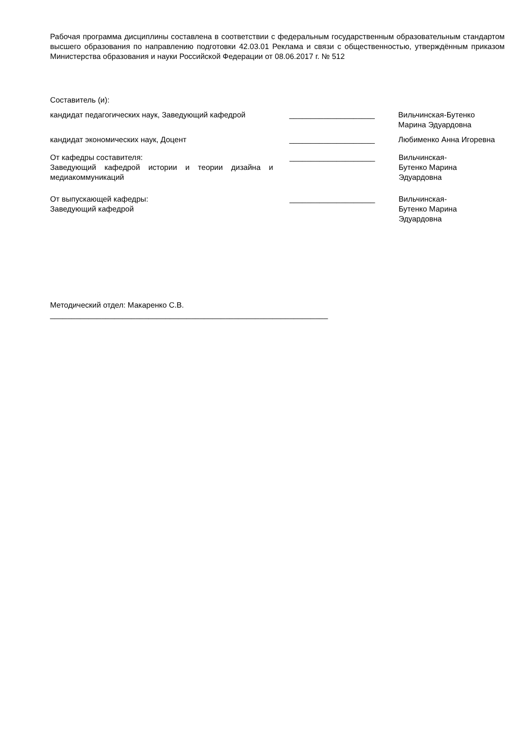Рабочая программа дисциплины составлена в соответствии с федеральным государственным образовательным стандартом высшего образования по направлению подготовки 42.03.01 Реклама и связи с общественностью, утверждённым приказом Министерства образования и науки Российской Федерации от 08.06.2017 г. № 512
Составитель (и):
кандидат педагогических наук, Заведующий кафедрой
____________________ Вильчинская-Бутенко Марина Эдуардовна
кандидат экономических наук, Доцент ____________________ Любименко Анна Игоревна
От кафедры составителя:
Заведующий кафедрой истории и теории дизайна и медиакоммуникаций
____________________ Вильчинская-Бутенко Марина Эдуардовна
От выпускающей кафедры:
Заведующий кафедрой
____________________ Вильчинская-Бутенко Марина Эдуардовна
Методический отдел: Макаренко С.В.
_________________________________________________________________